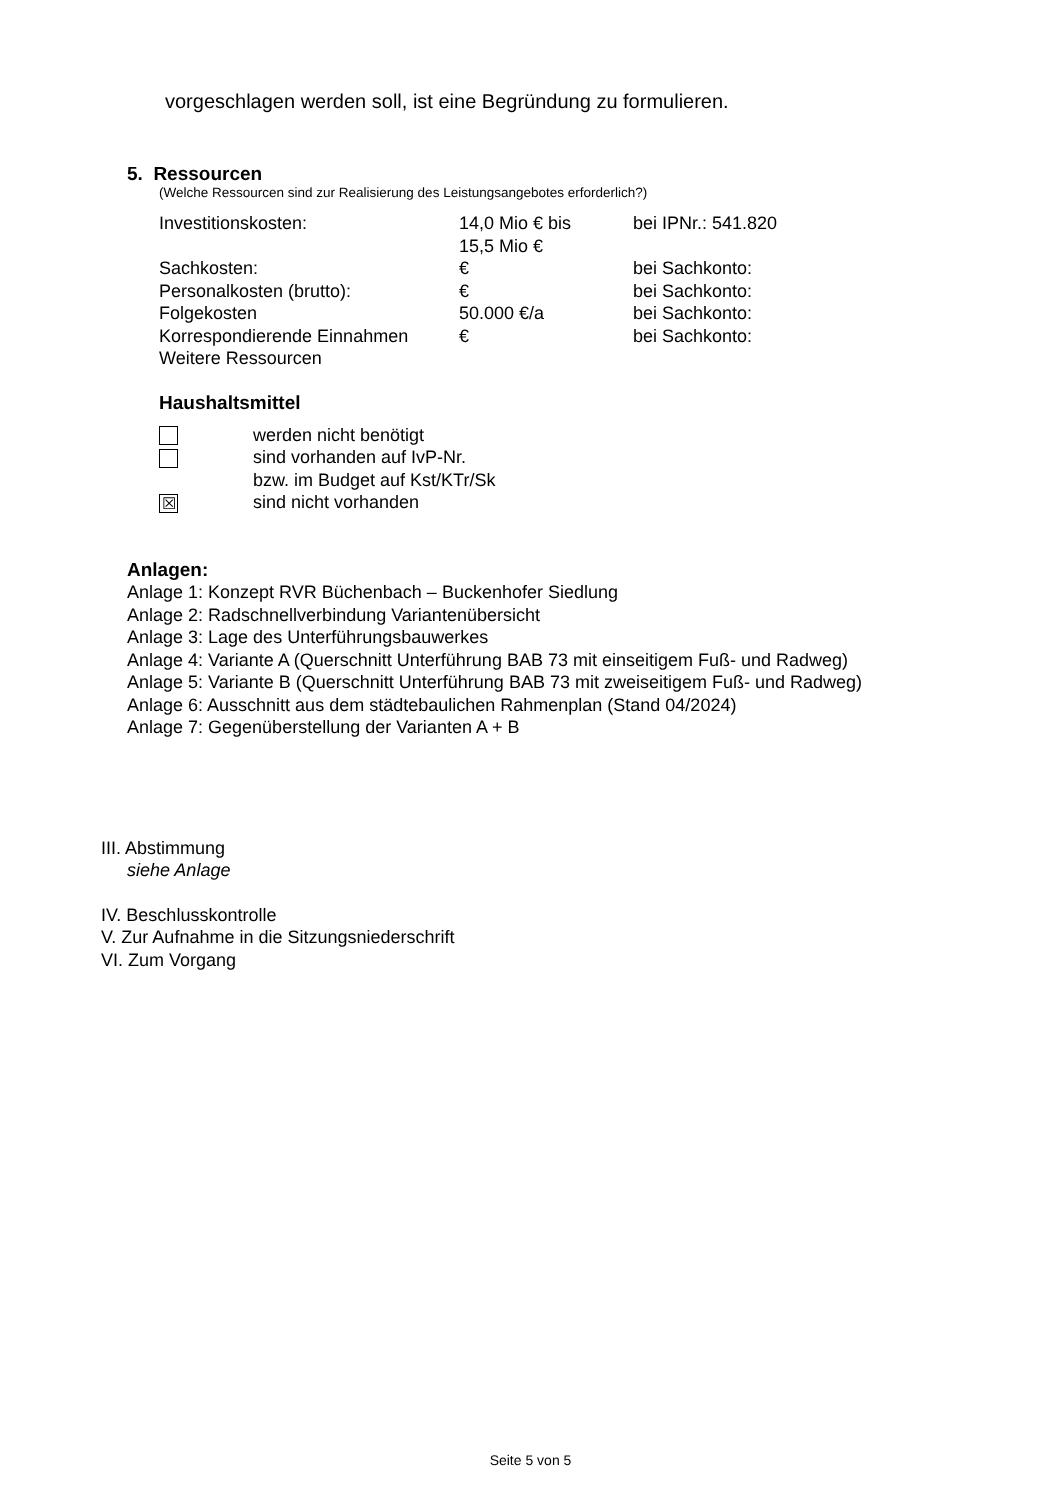vorgeschlagen werden soll, ist eine Begründung zu formulieren.
5. Ressourcen
(Welche Ressourcen sind zur Realisierung des Leistungsangebotes erforderlich?)
| Investitionskosten: | 14,0 Mio € bis 15,5 Mio € | bei IPNr.: 541.820 |
| Sachkosten: | € | bei Sachkonto: |
| Personalkosten (brutto): | € | bei Sachkonto: |
| Folgekosten | 50.000 €/a | bei Sachkonto: |
| Korrespondierende Einnahmen | € | bei Sachkonto: |
| Weitere Ressourcen | | |
Haushaltsmittel
| | werden nicht benötigt |
| | sind vorhanden auf IvP-Nr. bzw. im Budget auf Kst/KTr/Sk |
| ☒ | sind nicht vorhanden |
Anlagen:
Anlage 1: Konzept RVR Büchenbach – Buckenhofer Siedlung
Anlage 2: Radschnellverbindung Variantenübersicht
Anlage 3: Lage des Unterführungsbauwerkes
Anlage 4: Variante A (Querschnitt Unterführung BAB 73 mit einseitigem Fuß- und Radweg)
Anlage 5: Variante B (Querschnitt Unterführung BAB 73 mit zweiseitigem Fuß- und Radweg)
Anlage 6: Ausschnitt aus dem städtebaulichen Rahmenplan (Stand 04/2024)
Anlage 7: Gegenüberstellung der Varianten A + B
III. Abstimmung
siehe Anlage
IV. Beschlusskontrolle
V. Zur Aufnahme in die Sitzungsniederschrift
VI. Zum Vorgang
Seite 5 von 5